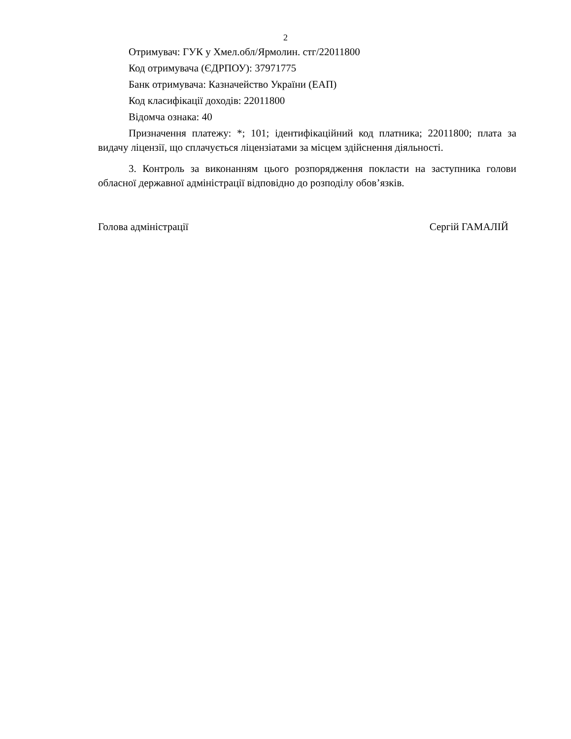2
Отримувач: ГУК у Хмел.обл/Ярмолин. стг/22011800
Код отримувача (ЄДРПОУ): 37971775
Банк отримувача: Казначейство України (ЕАП)
Код класифікації доходів: 22011800
Відомча ознака: 40
Призначення платежу: *; 101; ідентифікаційний код платника; 22011800; плата за видачу ліцензії, що сплачується ліцензіатами за місцем здійснення діяльності.
3. Контроль за виконанням цього розпорядження покласти на заступника голови обласної державної адміністрації відповідно до розподілу обов’язків.
Голова адміністрації Сергій ГАМАЛІЙ